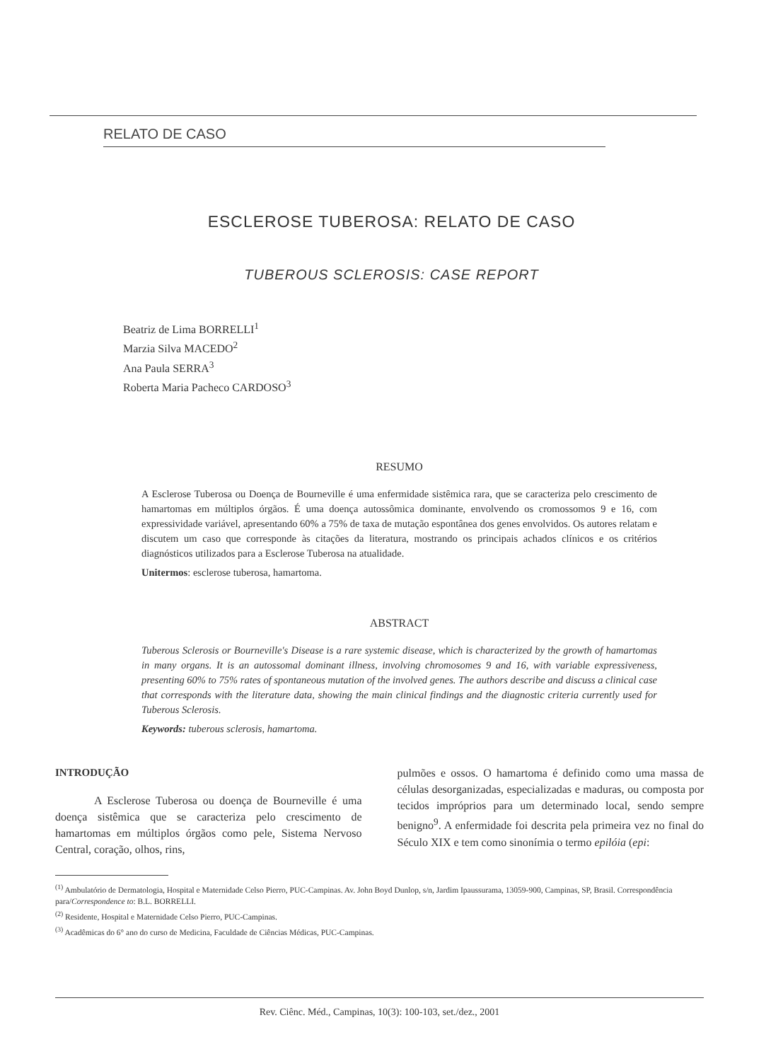RELATO DE CASO
ESCLEROSE TUBEROSA: RELATO DE CASO
TUBEROUS SCLEROSIS: CASE REPORT
Beatriz de Lima BORRELLI<sup>1</sup>
Marzia Silva MACEDO<sup>2</sup>
Ana Paula SERRA<sup>3</sup>
Roberta Maria Pacheco CARDOSO<sup>3</sup>
RESUMO
A Esclerose Tuberosa ou Doença de Bourneville é uma enfermidade sistêmica rara, que se caracteriza pelo crescimento de hamartomas em múltiplos órgãos. É uma doença autossômica dominante, envolvendo os cromossomos 9 e 16, com expressividade variável, apresentando 60% a 75% de taxa de mutação espontânea dos genes envolvidos. Os autores relatam e discutem um caso que corresponde às citações da literatura, mostrando os principais achados clínicos e os critérios diagnósticos utilizados para a Esclerose Tuberosa na atualidade.
Unitermos: esclerose tuberosa, hamartoma.
ABSTRACT
Tuberous Sclerosis or Bourneville's Disease is a rare systemic disease, which is characterized by the growth of hamartomas in many organs. It is an autossomal dominant illness, involving chromosomes 9 and 16, with variable expressiveness, presenting 60% to 75% rates of spontaneous mutation of the involved genes. The authors describe and discuss a clinical case that corresponds with the literature data, showing the main clinical findings and the diagnostic criteria currently used for Tuberous Sclerosis.
Keywords: tuberous sclerosis, hamartoma.
INTRODUÇÃO
A Esclerose Tuberosa ou doença de Bourneville é uma doença sistêmica que se caracteriza pelo crescimento de hamartomas em múltiplos órgãos como pele, Sistema Nervoso Central, coração, olhos, rins,
pulmões e ossos. O hamartoma é definido como uma massa de células desorganizadas, especializadas e maduras, ou composta por tecidos impróprios para um determinado local, sendo sempre benigno<sup>9</sup>. A enfermidade foi descrita pela primeira vez no final do Século XIX e tem como sinonímia o termo epilóia (epi:
<sup>(1)</sup> Ambulatório de Dermatologia, Hospital e Maternidade Celso Pierro, PUC-Campinas. Av. John Boyd Dunlop, s/n, Jardim Ipaussurama, 13059-900, Campinas, SP, Brasil. Correspondência para/Correspondence to: B.L. BORRELLI.
<sup>(2)</sup> Residente, Hospital e Maternidade Celso Pierro, PUC-Campinas.
<sup>(3)</sup> Acadêmicas do 6° ano do curso de Medicina, Faculdade de Ciências Médicas, PUC-Campinas.
Rev. Ciênc. Méd., Campinas, 10(3): 100-103, set./dez., 2001